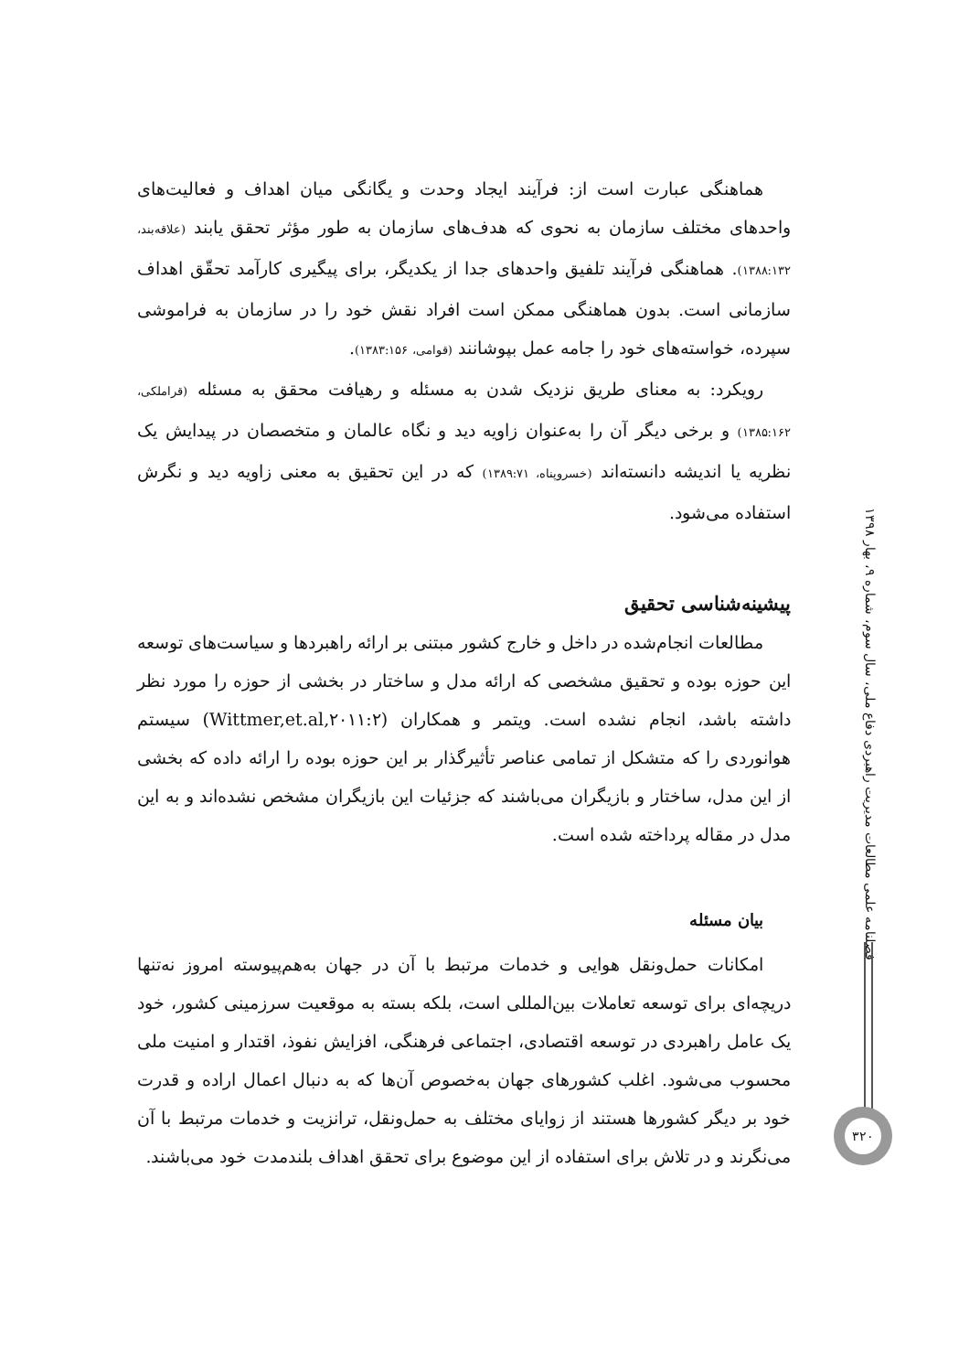هماهنگی عبارت است از: فرآیند ایجاد وحدت و یگانگی میان اهداف و فعالیت‌های واحدهای مختلف سازمان به نحوی که هدف‌های سازمان به طور مؤثر تحقق یابند (علاقه‌بند، ۱۳۸۸:۱۳۲). هماهنگی فرآیند تلفیق واحدهای جدا از یکدیگر، برای پیگیری کارآمد تحقّق اهداف سازمانی است. بدون هماهنگی ممکن است افراد نقش خود را در سازمان به فراموشی سپرده، خواسته‌های خود را جامه عمل بپوشانند (قوامی، ۱۳۸۳:۱۵۶).
رویکرد: به معنای طریق نزدیک شدن به مسئله و رهیافت محقق به مسئله (قراملکی، ۱۳۸۵:۱۶۲) و برخی دیگر آن را به‌عنوان زاویه دید و نگاه عالمان و متخصصان در پیدایش یک نظریه یا اندیشه دانسته‌اند (خسروپناه، ۱۳۸۹:۷۱) که در این تحقیق به معنی زاویه دید و نگرش استفاده می‌شود.
پیشینه‌شناسی تحقیق
مطالعات انجام‌شده در داخل و خارج کشور مبتنی بر ارائه راهبردها و سیاست‌های توسعه این حوزه بوده و تحقیق مشخصی که ارائه مدل و ساختار در بخشی از حوزه را مورد نظر داشته باشد، انجام نشده است. ویتمر و همکاران (Wittmer,et.al,۲۰۱۱:۲) سیستم هوانوردی را که متشکل از تمامی عناصر تأثیرگذار بر این حوزه بوده را ارائه داده که بخشی از این مدل، ساختار و بازیگران می‌باشند که جزئیات این بازیگران مشخص نشده‌اند و به این مدل در مقاله پرداخته شده است.
بیان مسئله
امکانات حمل‌ونقل هوایی و خدمات مرتبط با آن در جهان به‌هم‌پیوسته امروز نه‌تنها دریچه‌ای برای توسعه تعاملات بین‌المللی است، بلکه بسته به موقعیت سرزمینی کشور، خود یک عامل راهبردی در توسعه اقتصادی، اجتماعی فرهنگی، افزایش نفوذ، اقتدار و امنیت ملی محسوب می‌شود. اغلب کشورهای جهان به‌خصوص آن‌ها که به دنبال اعمال اراده و قدرت خود بر دیگر کشورها هستند از زوایای مختلف به حمل‌ونقل، ترانزیت و خدمات مرتبط با آن می‌نگرند و در تلاش برای استفاده از این موضوع برای تحقق اهداف بلندمدت خود می‌باشند.
فصلنامه علمی مطالعات مدیریت راهبردی دفاع ملی، سال سوم، شماره ۹، بهار ۱۳۹۸
۳۲۰